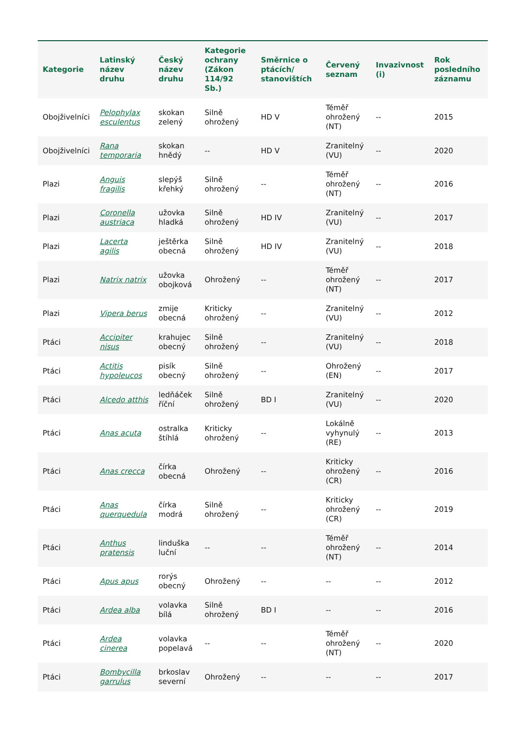| Kategorie | Latinský název druhu | Český název druhu | Kategorie ochrany (Zákon 114/92 Sb.) | Směrnice o ptácích/ stanovištích | Červený seznam | Invazivnost (i) | Rok posledního záznamu |
| --- | --- | --- | --- | --- | --- | --- | --- |
| Obojživelníci | Pelophylax esculentus | skokan zelený | Silně ohrožený | HD V | Téměř ohrožený (NT) | -- | 2015 |
| Obojživelníci | Rana temporaria | skokan hnědý | -- | HD V | Zranitelný (VU) | -- | 2020 |
| Plazi | Anguis fragilis | slepýš křehký | Silně ohrožený | -- | Téměř ohrožený (NT) | -- | 2016 |
| Plazi | Coronella austriaca | užovka hladká | Silně ohrožený | HD IV | Zranitelný (VU) | -- | 2017 |
| Plazi | Lacerta agilis | ještěrka obecná | Silně ohrožený | HD IV | Zranitelný (VU) | -- | 2018 |
| Plazi | Natrix natrix | užovka obojková | Ohrožený | -- | Téměř ohrožený (NT) | -- | 2017 |
| Plazi | Vipera berus | zmije obecná | Kriticky ohrožený | -- | Zranitelný (VU) | -- | 2012 |
| Ptáci | Accipiter nisus | krahujec obecný | Silně ohrožený | -- | Zranitelný (VU) | -- | 2018 |
| Ptáci | Actitis hypoleucos | pisík obecný | Silně ohrožený | -- | Ohrožený (EN) | -- | 2017 |
| Ptáci | Alcedo atthis | ledňáček říční | Silně ohrožený | BD I | Zranitelný (VU) | -- | 2020 |
| Ptáci | Anas acuta | ostralka štíhlá | Kriticky ohrožený | -- | Lokálně vyhynulý (RE) | -- | 2013 |
| Ptáci | Anas crecca | čírka obecná | Ohrožený | -- | Kriticky ohrožený (CR) | -- | 2016 |
| Ptáci | Anas querquedula | čírka modrá | Silně ohrožený | -- | Kriticky ohrožený (CR) | -- | 2019 |
| Ptáci | Anthus pratensis | linduška luční | -- | -- | Téměř ohrožený (NT) | -- | 2014 |
| Ptáci | Apus apus | rorýs obecný | Ohrožený | -- | -- | -- | 2012 |
| Ptáci | Ardea alba | volavka bílá | Silně ohrožený | BD I | -- | -- | 2016 |
| Ptáci | Ardea cinerea | volavka popelavá | -- | -- | Téměř ohrožený (NT) | -- | 2020 |
| Ptáci | Bombycilla garrulus | brkoslav severní | Ohrožený | -- | -- | -- | 2017 |